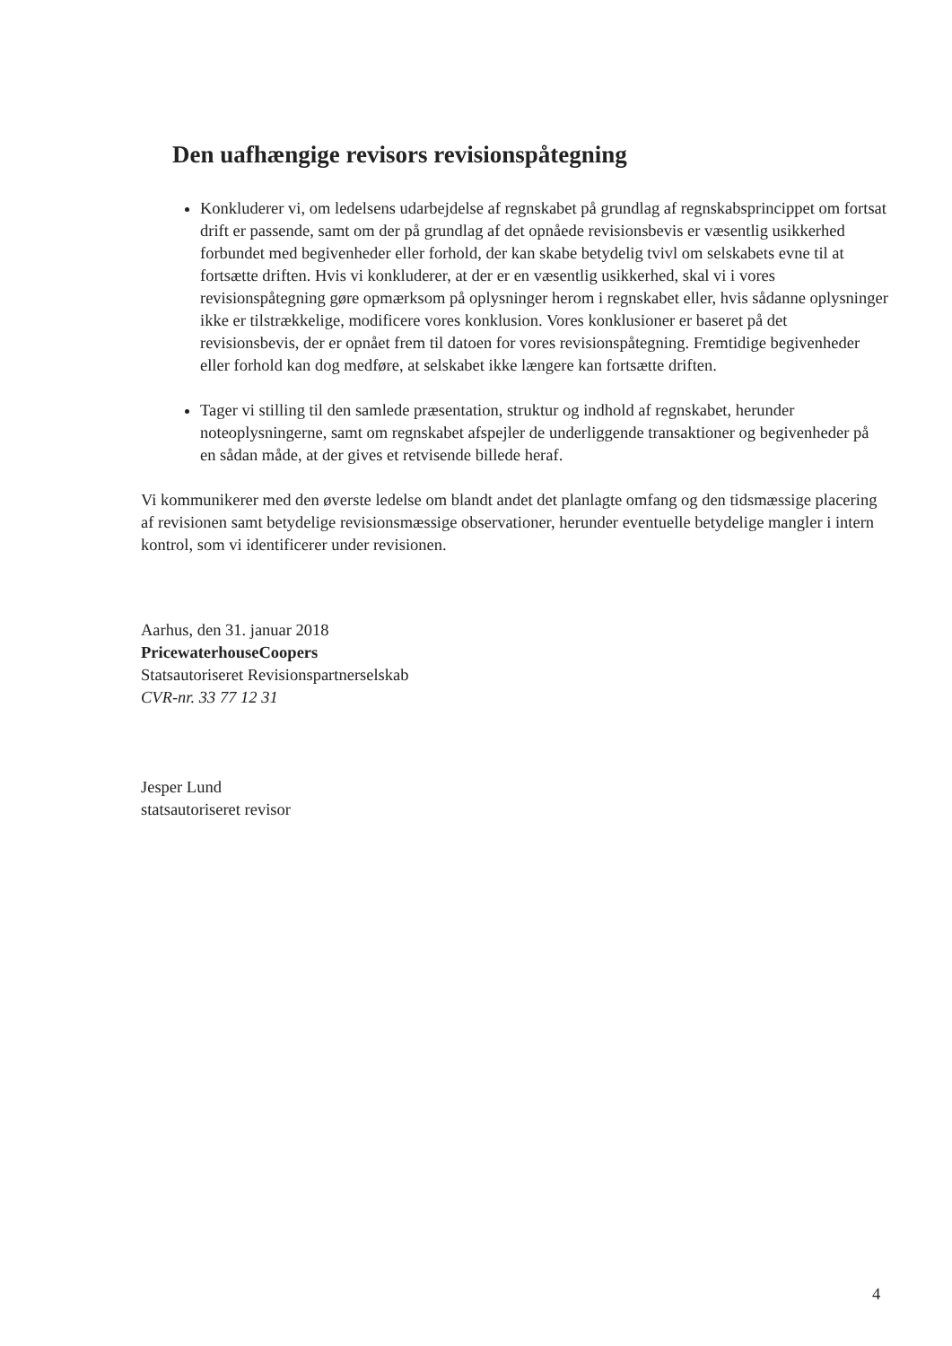Den uafhængige revisors revisionspåtegning
Konkluderer vi, om ledelsens udarbejdelse af regnskabet på grundlag af regnskabsprincippet om fortsat drift er passende, samt om der på grundlag af det opnåede revisionsbevis er væsentlig usikkerhed forbundet med begivenheder eller forhold, der kan skabe betydelig tvivl om selskabets evne til at fortsætte driften. Hvis vi konkluderer, at der er en væsentlig usikkerhed, skal vi i vores revisionspåtegning gøre opmærksom på oplysninger herom i regnskabet eller, hvis sådanne oplysninger ikke er tilstrækkelige, modificere vores konklusion. Vores konklusioner er baseret på det revisionsbevis, der er opnået frem til datoen for vores revisionspåtegning. Fremtidige begivenheder eller forhold kan dog medføre, at selskabet ikke længere kan fortsætte driften.
Tager vi stilling til den samlede præsentation, struktur og indhold af regnskabet, herunder noteoplysningerne, samt om regnskabet afspejler de underliggende transaktioner og begivenheder på en sådan måde, at der gives et retvisende billede heraf.
Vi kommunikerer med den øverste ledelse om blandt andet det planlagte omfang og den tidsmæssige placering af revisionen samt betydelige revisionsmæssige observationer, herunder eventuelle betydelige mangler i intern kontrol, som vi identificerer under revisionen.
Aarhus, den 31. januar 2018
PricewaterhouseCoopers
Statsautoriseret Revisionspartnerselskab
CVR-nr. 33 77 12 31
Jesper Lund
statsautoriseret revisor
4